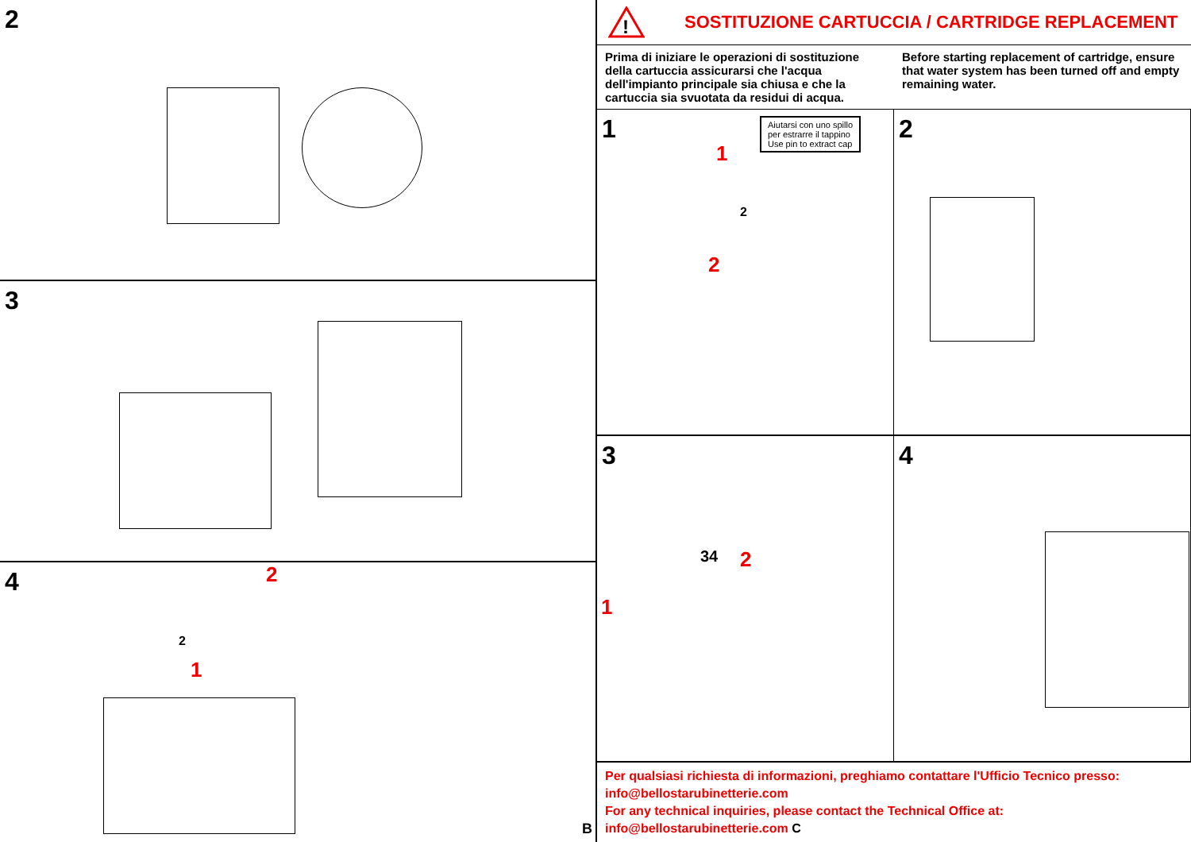2
3
4
2
1
2
B
!
SOSTITUZIONE CARTUCCIA / CARTRIDGE REPLACEMENT
Prima di iniziare le operazioni di sostituzione della cartuccia assicurarsi che l'acqua dell'impianto principale sia chiusa e che la cartuccia sia svuotata da residui di acqua.
Before starting replacement of cartridge, ensure that water system has been turned off and empty remaining water.
1
Aiutarsi con uno spillo
per estrarre il tappino
Use pin to extract cap
1
2
2
2
3
34 2
1
4
Per qualsiasi richiesta di informazioni, preghiamo contattare l'Ufficio Tecnico presso:
info@bellostarubinetterie.com
For any technical inquiries, please contact the Technical Office at: info@bellostarubinetterie.com C